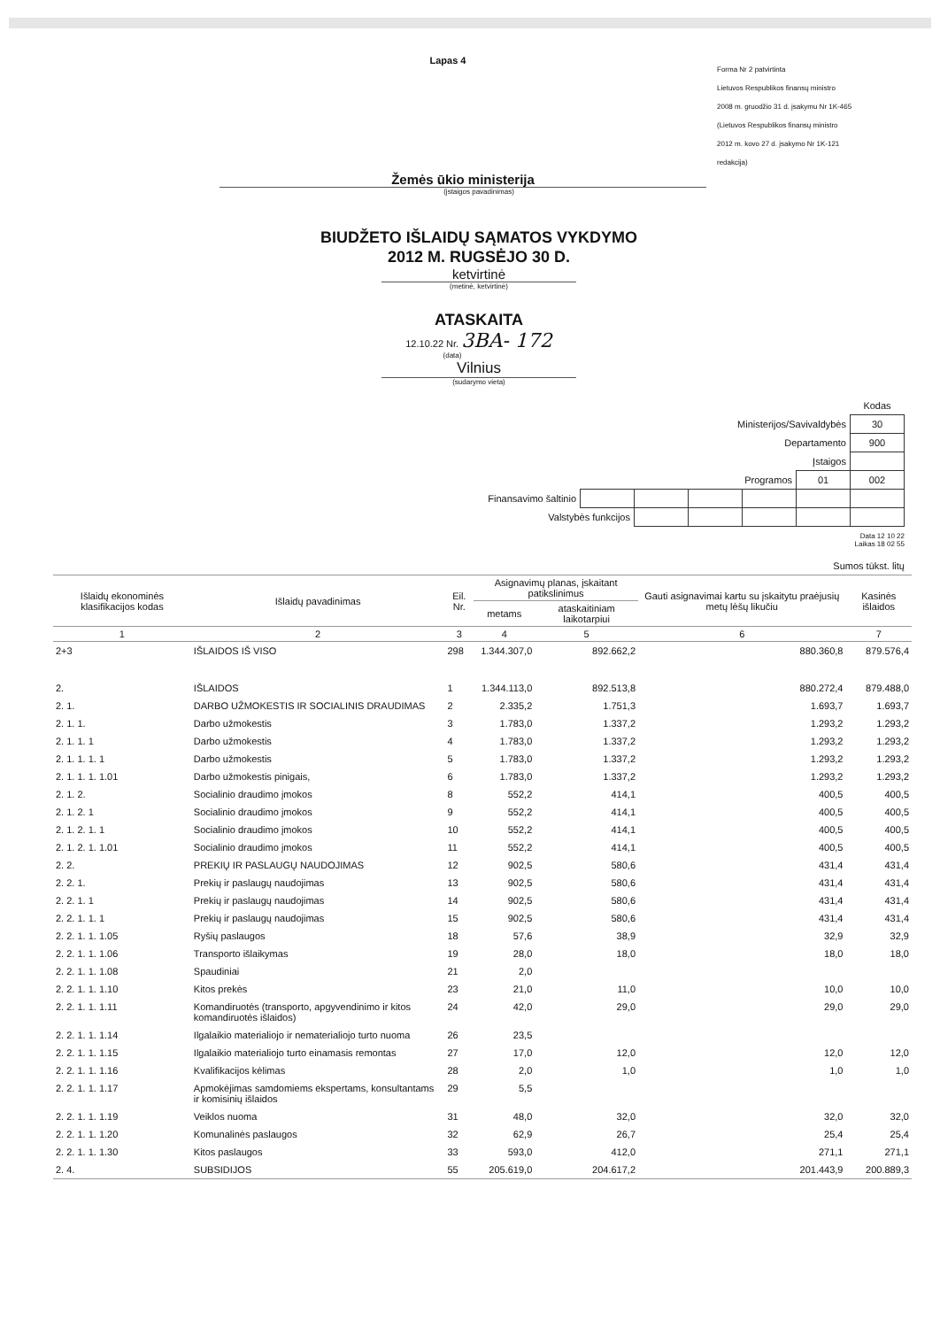Lapas 4
Forma Nr 2 patvirtinta
Lietuvos Respublikos finansų ministro
2008 m. gruodžio 31 d. įsakymu Nr 1K-465
(Lietuvos Respublikos finansų ministro
2012 m. kovo 27 d. įsakymo Nr 1K-121
redakcija)
Žemės ūkio ministerija
(įstaigos pavadinimas)
BIUDŽETO IŠLAIDŲ SĄMATOS VYKDYMO
2012 M. RUGSĖJO 30 D.
ketvirtinė
(metinė, ketvirtinė)
ATASKAITA
12.10.22 Nr. 3BA- 172
(data)
Vilnius
(sudarymo vieta)
| | | | | | | Kodas |
| Ministerijos/Savivaldybės | | | | | | 30 |
| Departamento | | | | | | 900 |
| Įstaigos | | | | | | |
| Programos | | | | | 01 | 002 |
| Finansavimo šaltinio | | | | | | |
| Valstybės funkcijos | | | | | | |
Data 12 10 22
Laikas 18 02 55
Sumos tūkst. litų
| Išlaidų ekonominės klasifikacijos kodas | Išlaidų pavadinimas | Eil. Nr. | Asignavimų planas, įskaitant patikslinimus | | Gauti asignavimai kartu su įskaitytu praėjusių metų lėšų likučiu | Kasinės išlaidos |
| --- | --- | --- | --- | --- | --- | --- |
| | | | metams | ataskaitiniam laikotarpiui | | |
| 1 | 2 | 3 | 4 | 5 | 6 | 7 |
| 2+3 | IŠLAIDOS IŠ VISO | 298 | 1.344.307,0 | 892.662,2 | 880.360,8 | 879.576,4 |
| 2. | IŠLAIDOS | 1 | 1.344.113,0 | 892.513,8 | 880.272,4 | 879.488,0 |
| 2. 1. | DARBO UŽMOKESTIS IR SOCIALINIS DRAUDIMAS | 2 | 2.335,2 | 1.751,3 | 1.693,7 | 1.693,7 |
| 2. 1. 1. | Darbo užmokestis | 3 | 1.783,0 | 1.337,2 | 1.293,2 | 1.293,2 |
| 2. 1. 1. 1 | Darbo užmokestis | 4 | 1.783,0 | 1.337,2 | 1.293,2 | 1.293,2 |
| 2. 1. 1. 1. 1 | Darbo užmokestis | 5 | 1.783,0 | 1.337,2 | 1.293,2 | 1.293,2 |
| 2. 1. 1. 1. 1.01 | Darbo užmokestis pinigais, | 6 | 1.783,0 | 1.337,2 | 1.293,2 | 1.293,2 |
| 2. 1. 2. | Socialinio draudimo įmokos | 8 | 552,2 | 414,1 | 400,5 | 400,5 |
| 2. 1. 2. 1 | Socialinio draudimo įmokos | 9 | 552,2 | 414,1 | 400,5 | 400,5 |
| 2. 1. 2. 1. 1 | Socialinio draudimo įmokos | 10 | 552,2 | 414,1 | 400,5 | 400,5 |
| 2. 1. 2. 1. 1.01 | Socialinio draudimo įmokos | 11 | 552,2 | 414,1 | 400,5 | 400,5 |
| 2. 2. | PREKIŲ IR PASLAUGŲ NAUDOJIMAS | 12 | 902,5 | 580,6 | 431,4 | 431,4 |
| 2. 2. 1. | Prekių ir paslaugų naudojimas | 13 | 902,5 | 580,6 | 431,4 | 431,4 |
| 2. 2. 1. 1 | Prekių ir paslaugų naudojimas | 14 | 902,5 | 580,6 | 431,4 | 431,4 |
| 2. 2. 1. 1. 1 | Prekių ir paslaugų naudojimas | 15 | 902,5 | 580,6 | 431,4 | 431,4 |
| 2. 2. 1. 1. 1.05 | Ryšių paslaugos | 18 | 57,6 | 38,9 | 32,9 | 32,9 |
| 2. 2. 1. 1. 1.06 | Transporto išlaikymas | 19 | 28,0 | 18,0 | 18,0 | 18,0 |
| 2. 2. 1. 1. 1.08 | Spaudiniai | 21 | 2,0 | | | |
| 2. 2. 1. 1. 1.10 | Kitos prekės | 23 | 21,0 | 11,0 | 10,0 | 10,0 |
| 2. 2. 1. 1. 1.11 | Komandiruotės (transporto, apgyvendinimo ir kitos komandiruotės išlaidos) | 24 | 42,0 | 29,0 | 29,0 | 29,0 |
| 2. 2. 1. 1. 1.14 | Ilgalaikio materialiojo ir nematerialiojo turto nuoma | 26 | 23,5 | | | |
| 2. 2. 1. 1. 1.15 | Ilgalaikio materialiojo turto einamasis remontas | 27 | 17,0 | 12,0 | 12,0 | 12,0 |
| 2. 2. 1. 1. 1.16 | Kvalifikacijos kėlimas | 28 | 2,0 | 1,0 | 1,0 | 1,0 |
| 2. 2. 1. 1. 1.17 | Apmokėjimas samdomiems ekspertams, konsultantams ir komisinių išlaidos | 29 | 5,5 | | | |
| 2. 2. 1. 1. 1.19 | Veiklos nuoma | 31 | 48,0 | 32,0 | 32,0 | 32,0 |
| 2. 2. 1. 1. 1.20 | Komunalinės paslaugos | 32 | 62,9 | 26,7 | 25,4 | 25,4 |
| 2. 2. 1. 1. 1.30 | Kitos paslaugos | 33 | 593,0 | 412,0 | 271,1 | 271,1 |
| 2. 4. | SUBSIDIJOS | 55 | 205.619,0 | 204.617,2 | 201.443,9 | 200.889,3 |